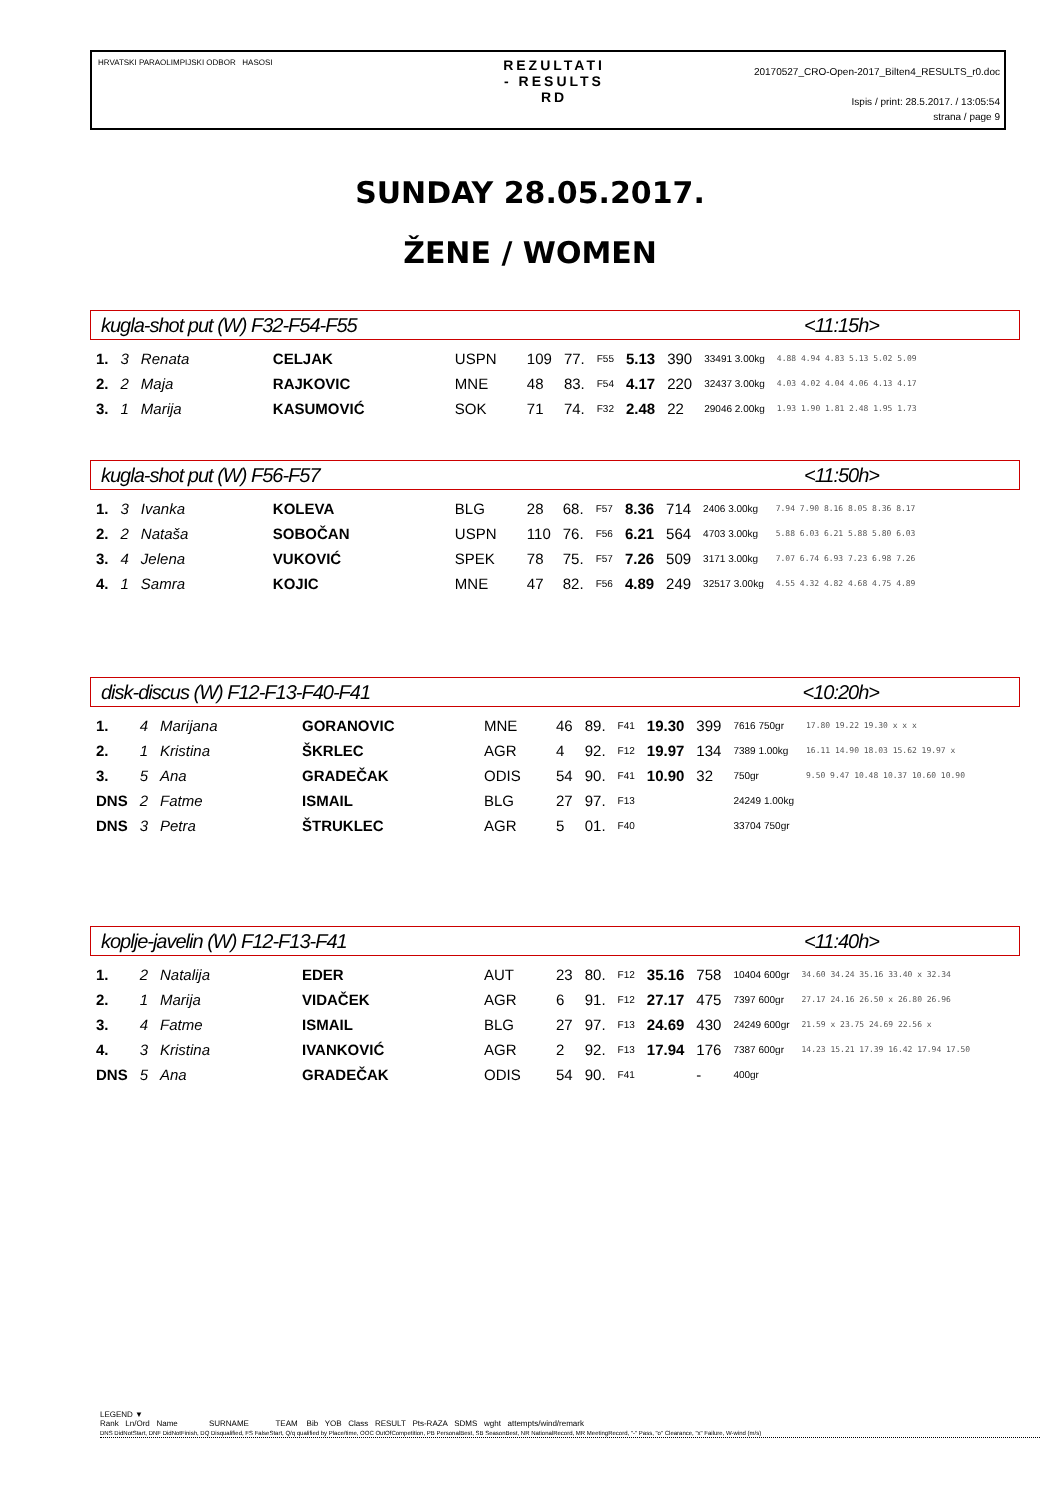HRVATSKI PARAOLIMPIJSKI ODBOR HASOSI
REZULTATI
- RESULTS
RD
20170527_CRO-Open-2017_Bilten4_RESULTS_r0.doc
Ispis / print: 28.5.2017. / 13:05:54
strana / page 9
SUNDAY 28.05.2017.
ŽENE / WOMEN
kugla-shot put (W) F32-F54-F55 <11:15h>
| 1. | 3 | Renata | CELJAK | USPN | 109 | 77. | F55 | 5.13 | 390 | 33491 3.00kg | 4.88 4.94 4.83 5.13 5.02 5.09 |
| 2. | 2 | Maja | RAJKOVIC | MNE | 48 | 83. | F54 | 4.17 | 220 | 32437 3.00kg | 4.03 4.02 4.04 4.06 4.13 4.17 |
| 3. | 1 | Marija | KASUMOVIĆ | SOK | 71 | 74. | F32 | 2.48 | 22 | 29046 2.00kg | 1.93 1.90 1.81 2.48 1.95 1.73 |
kugla-shot put (W) F56-F57 <11:50h>
| 1. | 3 | Ivanka | KOLEVA | BLG | 28 | 68. | F57 | 8.36 | 714 | 2406 3.00kg | 7.94 7.90 8.16 8.05 8.36 8.17 |
| 2. | 2 | Nataša | SOBOČAN | USPN | 110 | 76. | F56 | 6.21 | 564 | 4703 3.00kg | 5.88 6.03 6.21 5.88 5.80 6.03 |
| 3. | 4 | Jelena | VUKOVIĆ | SPEK | 78 | 75. | F57 | 7.26 | 509 | 3171 3.00kg | 7.07 6.74 6.93 7.23 6.98 7.26 |
| 4. | 1 | Samra | KOJIC | MNE | 47 | 82. | F56 | 4.89 | 249 | 32517 3.00kg | 4.55 4.32 4.82 4.68 4.75 4.89 |
disk-discus (W) F12-F13-F40-F41 <10:20h>
| 1. | 4 | Marijana | GORANOVIC | MNE | 46 | 89. | F41 | 19.30 | 399 | 7616 750gr | 17.80 19.22 19.30 x x x |
| 2. | 1 | Kristina | ŠKRLEC | AGR | 4 | 92. | F12 | 19.97 | 134 | 7389 1.00kg | 16.11 14.90 18.03 15.62 19.97 x |
| 3. | 5 | Ana | GRADEČAK | ODIS | 54 | 90. | F41 | 10.90 | 32 | 750gr | 9.50 9.47 10.48 10.37 10.60 10.90 |
| DNS | 2 | Fatme | ISMAIL | BLG | 27 | 97. | F13 | | | 24249 1.00kg | |
| DNS | 3 | Petra | ŠTRUKLEC | AGR | 5 | 01. | F40 | | | 33704 750gr | |
koplje-javelin (W) F12-F13-F41 <11:40h>
| 1. | 2 | Natalija | EDER | AUT | 23 | 80. | F12 | 35.16 | 758 | 10404 600gr | 34.60 34.24 35.16 33.40 x 32.34 |
| 2. | 1 | Marija | VIDAČEK | AGR | 6 | 91. | F12 | 27.17 | 475 | 7397 600gr | 27.17 24.16 26.50 x 26.80 26.96 |
| 3. | 4 | Fatme | ISMAIL | BLG | 27 | 97. | F13 | 24.69 | 430 | 24249 600gr | 21.59 x 23.75 24.69 22.56 x |
| 4. | 3 | Kristina | IVANKOVIĆ | AGR | 2 | 92. | F13 | 17.94 | 176 | 7387 600gr | 14.23 15.21 17.39 16.42 17.94 17.50 |
| DNS | 5 | Ana | GRADEČAK | ODIS | 54 | 90. | F41 | | - | 400gr | |
LEGEND ▼
Rank Ln/Ord Name SURNAME TEAM Bib YOB Class RESULT Pts-RAZA SDMS wght attempts/wind/remark
DNS DidNotStart, DNF DidNotFinish, DQ Disqualified, FS FalseStart, Q/q qualified by Place/time, OOC OutOfCompetition, PB PersonalBest, SB SeasonBest, NR NationalRecord, MR MeetingRecord, "-" Pass, "o" Clearance, "x" Failure, W-wind (m/s)